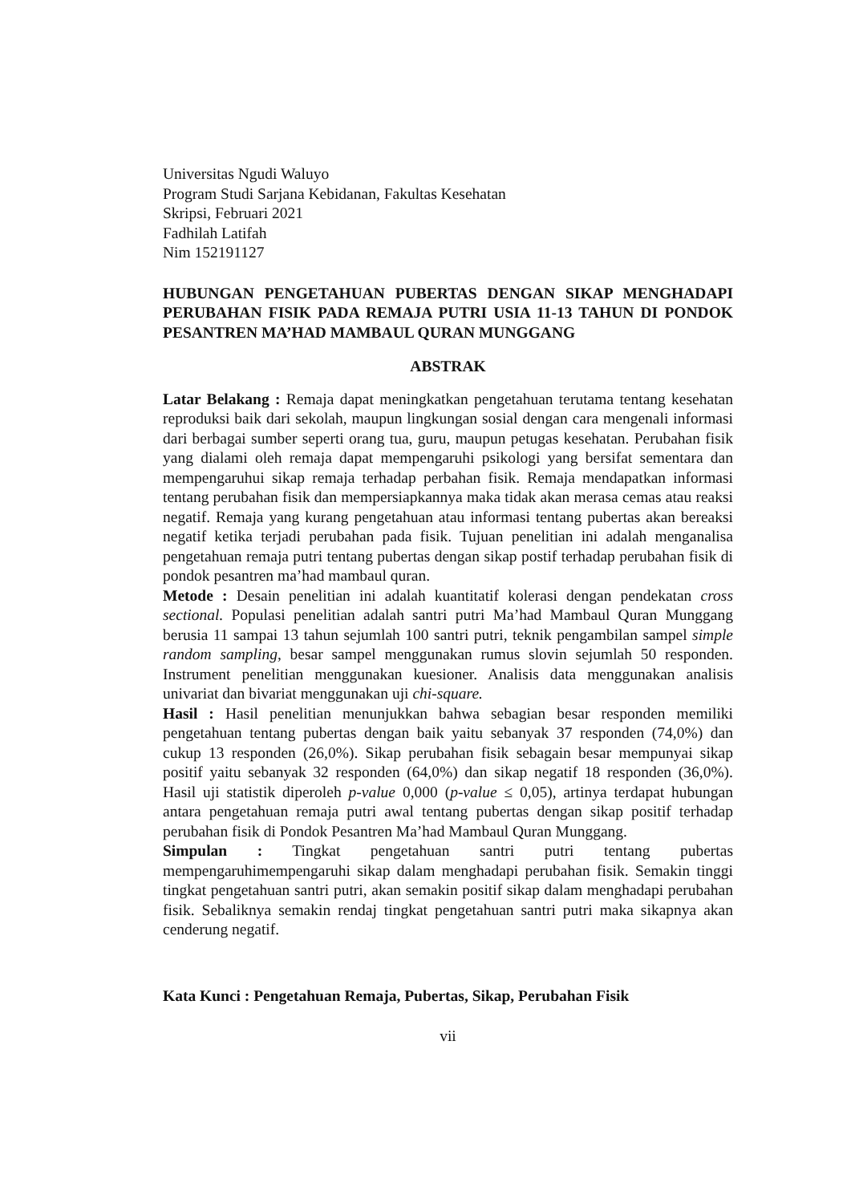Universitas Ngudi Waluyo
Program Studi Sarjana Kebidanan, Fakultas Kesehatan
Skripsi, Februari 2021
Fadhilah Latifah
Nim 152191127
HUBUNGAN PENGETAHUAN PUBERTAS DENGAN SIKAP MENGHADAPI PERUBAHAN FISIK PADA REMAJA PUTRI USIA 11-13 TAHUN DI PONDOK PESANTREN MA’HAD MAMBAUL QURAN MUNGGANG
ABSTRAK
Latar Belakang : Remaja dapat meningkatkan pengetahuan terutama tentang kesehatan reproduksi baik dari sekolah, maupun lingkungan sosial dengan cara mengenali informasi dari berbagai sumber seperti orang tua, guru, maupun petugas kesehatan. Perubahan fisik yang dialami oleh remaja dapat mempengaruhi psikologi yang bersifat sementara dan mempengaruhui sikap remaja terhadap perbahan fisik. Remaja mendapatkan informasi tentang perubahan fisik dan mempersiapkannya maka tidak akan merasa cemas atau reaksi negatif. Remaja yang kurang pengetahuan atau informasi tentang pubertas akan bereaksi negatif ketika terjadi perubahan pada fisik. Tujuan penelitian ini adalah menganalisa pengetahuan remaja putri tentang pubertas dengan sikap postif terhadap perubahan fisik di pondok pesantren ma’had mambaul quran.
Metode : Desain penelitian ini adalah kuantitatif kolerasi dengan pendekatan cross sectional. Populasi penelitian adalah santri putri Ma’had Mambaul Quran Munggang berusia 11 sampai 13 tahun sejumlah 100 santri putri, teknik pengambilan sampel simple random sampling, besar sampel menggunakan rumus slovin sejumlah 50 responden. Instrument penelitian menggunakan kuesioner. Analisis data menggunakan analisis univariat dan bivariat menggunakan uji chi-square.
Hasil : Hasil penelitian menunjukkan bahwa sebagian besar responden memiliki pengetahuan tentang pubertas dengan baik yaitu sebanyak 37 responden (74,0%) dan cukup 13 responden (26,0%). Sikap perubahan fisik sebagain besar mempunyai sikap positif yaitu sebanyak 32 responden (64,0%) dan sikap negatif 18 responden (36,0%). Hasil uji statistik diperoleh p-value 0,000 (p-value ≤ 0,05), artinya terdapat hubungan antara pengetahuan remaja putri awal tentang pubertas dengan sikap positif terhadap perubahan fisik di Pondok Pesantren Ma’had Mambaul Quran Munggang.
Simpulan : Tingkat pengetahuan santri putri tentang pubertas mempengaruhimempengaruhi sikap dalam menghadapi perubahan fisik. Semakin tinggi tingkat pengetahuan santri putri, akan semakin positif sikap dalam menghadapi perubahan fisik. Sebaliknya semakin rendaj tingkat pengetahuan santri putri maka sikapnya akan cenderung negatif.
Kata Kunci : Pengetahuan Remaja, Pubertas, Sikap, Perubahan Fisik
vii